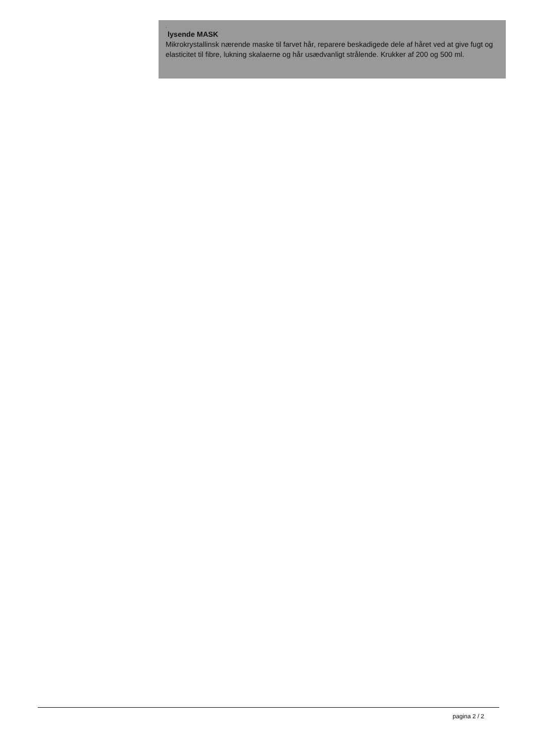.
lysende MASK
Mikrokrystallinsk nærende maske til farvet hår, reparere beskadigede dele af håret ved at give fugt og elasticitet til fibre, lukning skalaerne og hår usædvanligt strålende. Krukker af 200 og 500 ml.
pagina 2 / 2